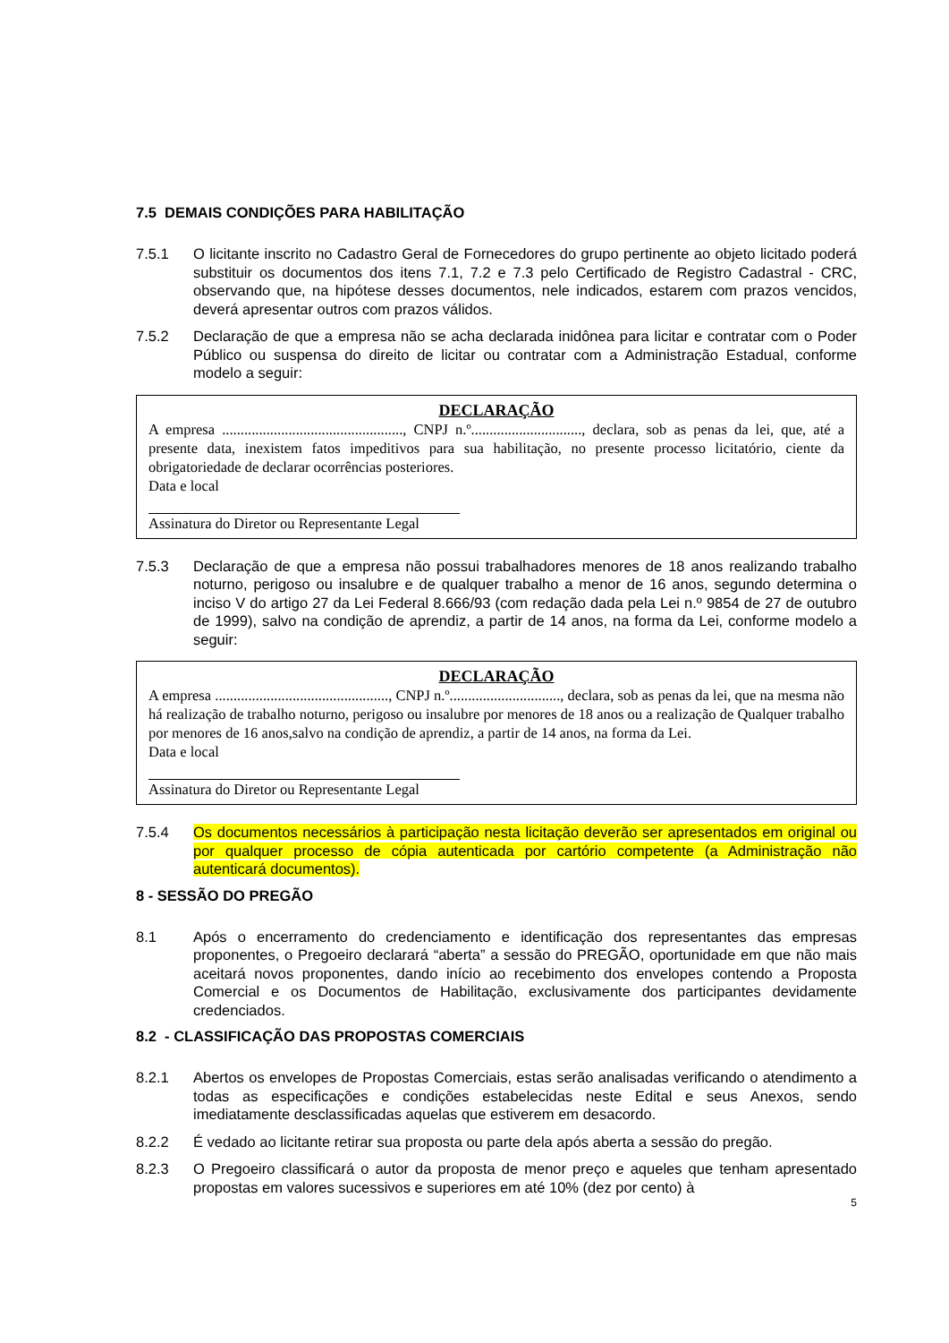7.5 DEMAIS CONDIÇÕES PARA HABILITAÇÃO
7.5.1 O licitante inscrito no Cadastro Geral de Fornecedores do grupo pertinente ao objeto licitado poderá substituir os documentos dos itens 7.1, 7.2 e 7.3 pelo Certificado de Registro Cadastral - CRC, observando que, na hipótese desses documentos, nele indicados, estarem com prazos vencidos, deverá apresentar outros com prazos válidos.
7.5.2 Declaração de que a empresa não se acha declarada inidônea para licitar e contratar com o Poder Público ou suspensa do direito de licitar ou contratar com a Administração Estadual, conforme modelo a seguir:
DECLARAÇÃO
A empresa ................................................., CNPJ n.º.............................., declara, sob as penas da lei, que, até a presente data, inexistem fatos impeditivos para sua habilitação, no presente processo licitatório, ciente da obrigatoriedade de declarar ocorrências posteriores.
Data e local
Assinatura do Diretor ou Representante Legal
7.5.3 Declaração de que a empresa não possui trabalhadores menores de 18 anos realizando trabalho noturno, perigoso ou insalubre e de qualquer trabalho a menor de 16 anos, segundo determina o inciso V do artigo 27 da Lei Federal 8.666/93 (com redação dada pela Lei n.º 9854 de 27 de outubro de 1999), salvo na condição de aprendiz, a partir de 14 anos, na forma da Lei, conforme modelo a seguir:
DECLARAÇÃO
A empresa ..............................................., CNPJ n.º.............................., declara, sob as penas da lei, que na mesma não há realização de trabalho noturno, perigoso ou insalubre por menores de 18 anos ou a realização de Qualquer trabalho por menores de 16 anos,salvo na condição de aprendiz, a partir de 14 anos, na forma da Lei.
Data e local
Assinatura do Diretor ou Representante Legal
7.5.4 Os documentos necessários à participação nesta licitação deverão ser apresentados em original ou por qualquer processo de cópia autenticada por cartório competente (a Administração não autenticará documentos).
8 - SESSÃO DO PREGÃO
8.1 Após o encerramento do credenciamento e identificação dos representantes das empresas proponentes, o Pregoeiro declarará “aberta” a sessão do PREGÃO, oportunidade em que não mais aceitará novos proponentes, dando início ao recebimento dos envelopes contendo a Proposta Comercial e os Documentos de Habilitação, exclusivamente dos participantes devidamente credenciados.
8.2 - CLASSIFICAÇÃO DAS PROPOSTAS COMERCIAIS
8.2.1 Abertos os envelopes de Propostas Comerciais, estas serão analisadas verificando o atendimento a todas as especificações e condições estabelecidas neste Edital e seus Anexos, sendo imediatamente desclassificadas aquelas que estiverem em desacordo.
8.2.2 É vedado ao licitante retirar sua proposta ou parte dela após aberta a sessão do pregão.
8.2.3 O Pregoeiro classificará o autor da proposta de menor preço e aqueles que tenham apresentado propostas em valores sucessivos e superiores em até 10% (dez por cento) à
5